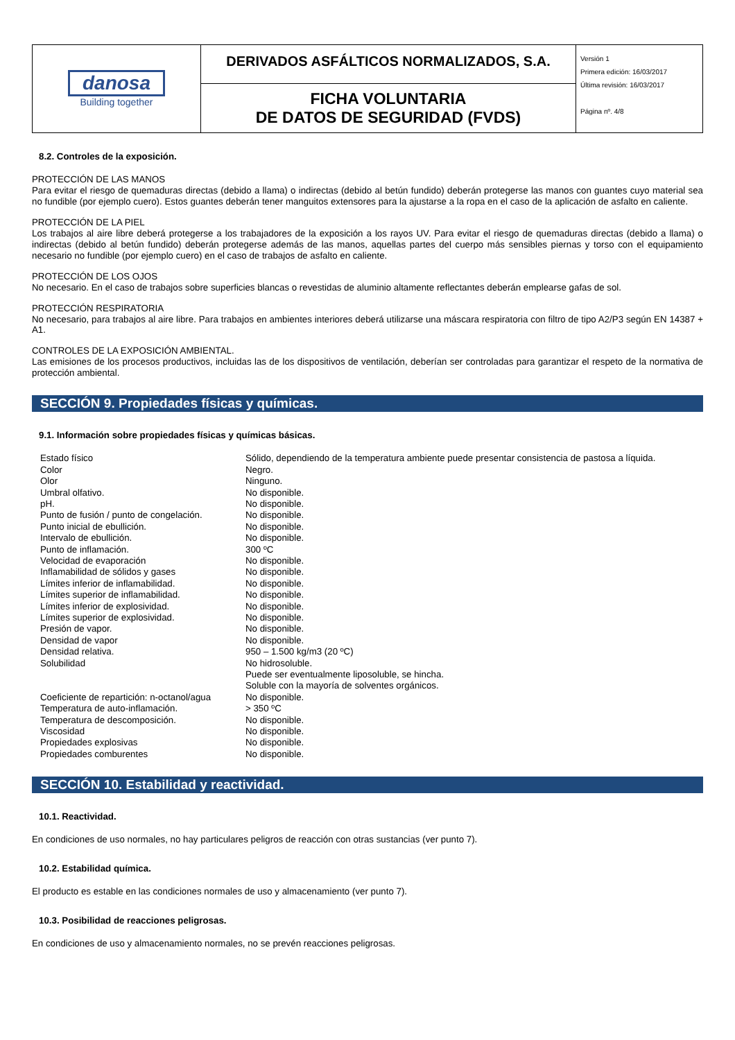| danosa Building together | DERIVADOS ASFÁLTICOS NORMALIZADOS, S.A. | Versión 1 Primera edición: 16/03/2017 Última revisión: 16/03/2017 Página nº. 4/8 |
| | FICHA VOLUNTARIA DE DATOS DE SEGURIDAD (FVDS) | |
8.2. Controles de la exposición.
PROTECCIÓN DE LAS MANOS
Para evitar el riesgo de quemaduras directas (debido a llama) o indirectas (debido al betún fundido) deberán protegerse las manos con guantes cuyo material sea no fundible (por ejemplo cuero). Estos guantes deberán tener manguitos extensores para la ajustarse a la ropa en el caso de la aplicación de asfalto en caliente.
PROTECCIÓN DE LA PIEL
Los trabajos al aire libre deberá protegerse a los trabajadores de la exposición a los rayos UV. Para evitar el riesgo de quemaduras directas (debido a llama) o indirectas (debido al betún fundido) deberán protegerse además de las manos, aquellas partes del cuerpo más sensibles piernas y torso con el equipamiento necesario no fundible (por ejemplo cuero) en el caso de trabajos de asfalto en caliente.
PROTECCIÓN DE LOS OJOS
No necesario. En el caso de trabajos sobre superficies blancas o revestidas de aluminio altamente reflectantes deberán emplearse gafas de sol.
PROTECCIÓN RESPIRATORIA
No necesario, para trabajos al aire libre. Para trabajos en ambientes interiores deberá utilizarse una máscara respiratoria con filtro de tipo A2/P3 según EN 14387 + A1.
CONTROLES DE LA EXPOSICIÓN AMBIENTAL.
Las emisiones de los procesos productivos, incluidas las de los dispositivos de ventilación, deberían ser controladas para garantizar el respeto de la normativa de protección ambiental.
SECCIÓN 9. Propiedades físicas y químicas.
9.1. Información sobre propiedades físicas y químicas básicas.
| Estado físico | Sólido, dependiendo de la temperatura ambiente puede presentar consistencia de pastosa a líquida. |
| Color | Negro. |
| Olor | Ninguno. |
| Umbral olfativo. | No disponible. |
| pH. | No disponible. |
| Punto de fusión / punto de congelación. | No disponible. |
| Punto inicial de ebullición. | No disponible. |
| Intervalo de ebullición. | No disponible. |
| Punto de inflamación. | 300 ºC |
| Velocidad de evaporación | No disponible. |
| Inflamabilidad de sólidos y gases | No disponible. |
| Límites inferior de inflamabilidad. | No disponible. |
| Límites superior de inflamabilidad. | No disponible. |
| Límites inferior de explosividad. | No disponible. |
| Límites superior de explosividad. | No disponible. |
| Presión de vapor. | No disponible. |
| Densidad de vapor | No disponible. |
| Densidad relativa. | 950 – 1.500 kg/m3 (20 ºC) |
| Solubilidad | No hidrosoluble. Puede ser eventualmente liposoluble, se hincha. Soluble con la mayoría de solventes orgánicos. |
| Coeficiente de repartición: n-octanol/agua | No disponible. |
| Temperatura de auto-inflamación. | > 350 ºC |
| Temperatura de descomposición. | No disponible. |
| Viscosidad | No disponible. |
| Propiedades explosivas | No disponible. |
| Propiedades comburentes | No disponible. |
SECCIÓN 10. Estabilidad y reactividad.
10.1. Reactividad.
En condiciones de uso normales, no hay particulares peligros de reacción con otras sustancias (ver punto 7).
10.2. Estabilidad química.
El producto es estable en las condiciones normales de uso y almacenamiento (ver punto 7).
10.3. Posibilidad de reacciones peligrosas.
En condiciones de uso y almacenamiento normales, no se prevén reacciones peligrosas.